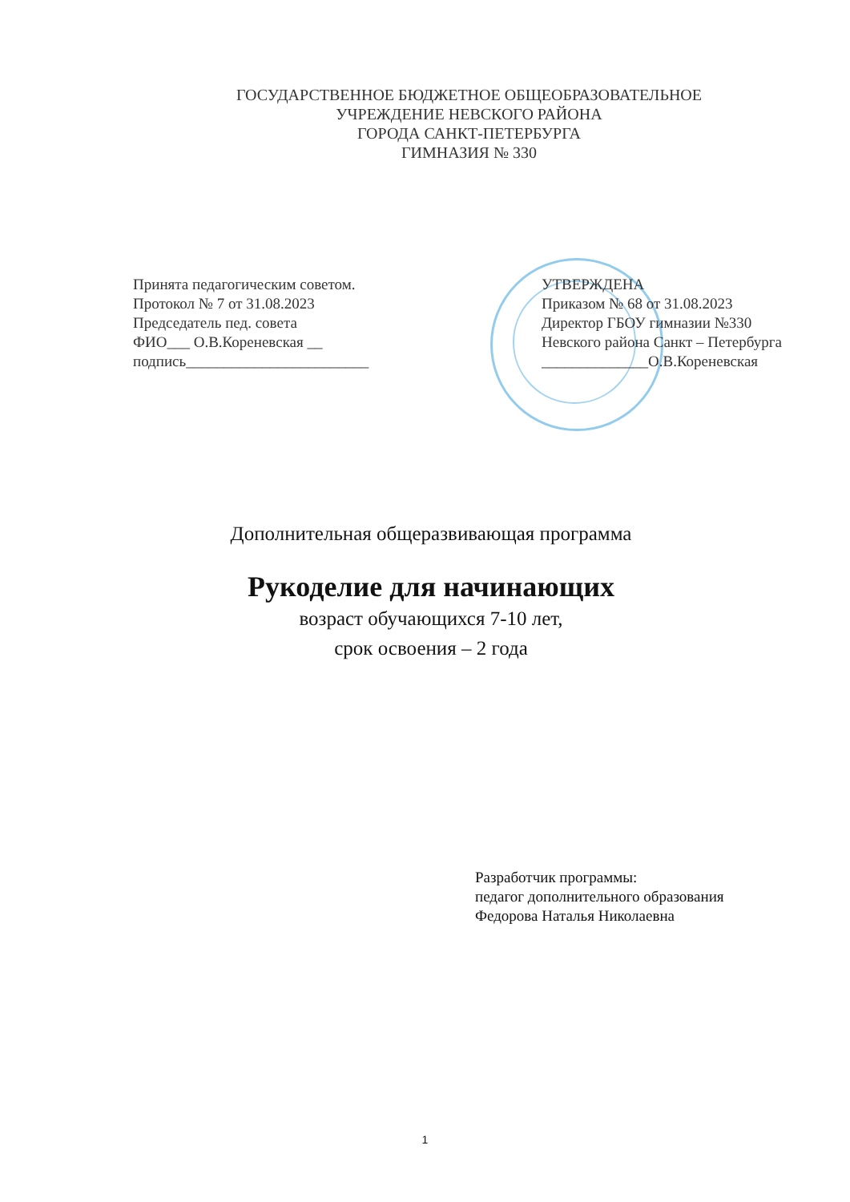ГОСУДАРСТВЕННОЕ БЮДЖЕТНОЕ ОБЩЕОБРАЗОВАТЕЛЬНОЕ
УЧРЕЖДЕНИЕ НЕВСКОГО РАЙОНА
ГОРОДА САНКТ-ПЕТЕРБУРГА
ГИМНАЗИЯ № 330
Принята педагогическим советом.
Протокол № 7 от 31.08.2023
Председатель пед. совета
ФИО___ О.В.Кореневская __
подпись________________________
УТВЕРЖДЕНА
Приказом № 68 от 31.08.2023
Директор ГБОУ гимназии №330
Невского района Санкт – Петербурга
______________О.В.Кореневская
Дополнительная общеразвивающая программа
Рукоделие для начинающих
возраст обучающихся 7-10 лет,
срок освоения – 2 года
Разработчик программы:
педагог дополнительного образования
Федорова Наталья Николаевна
1